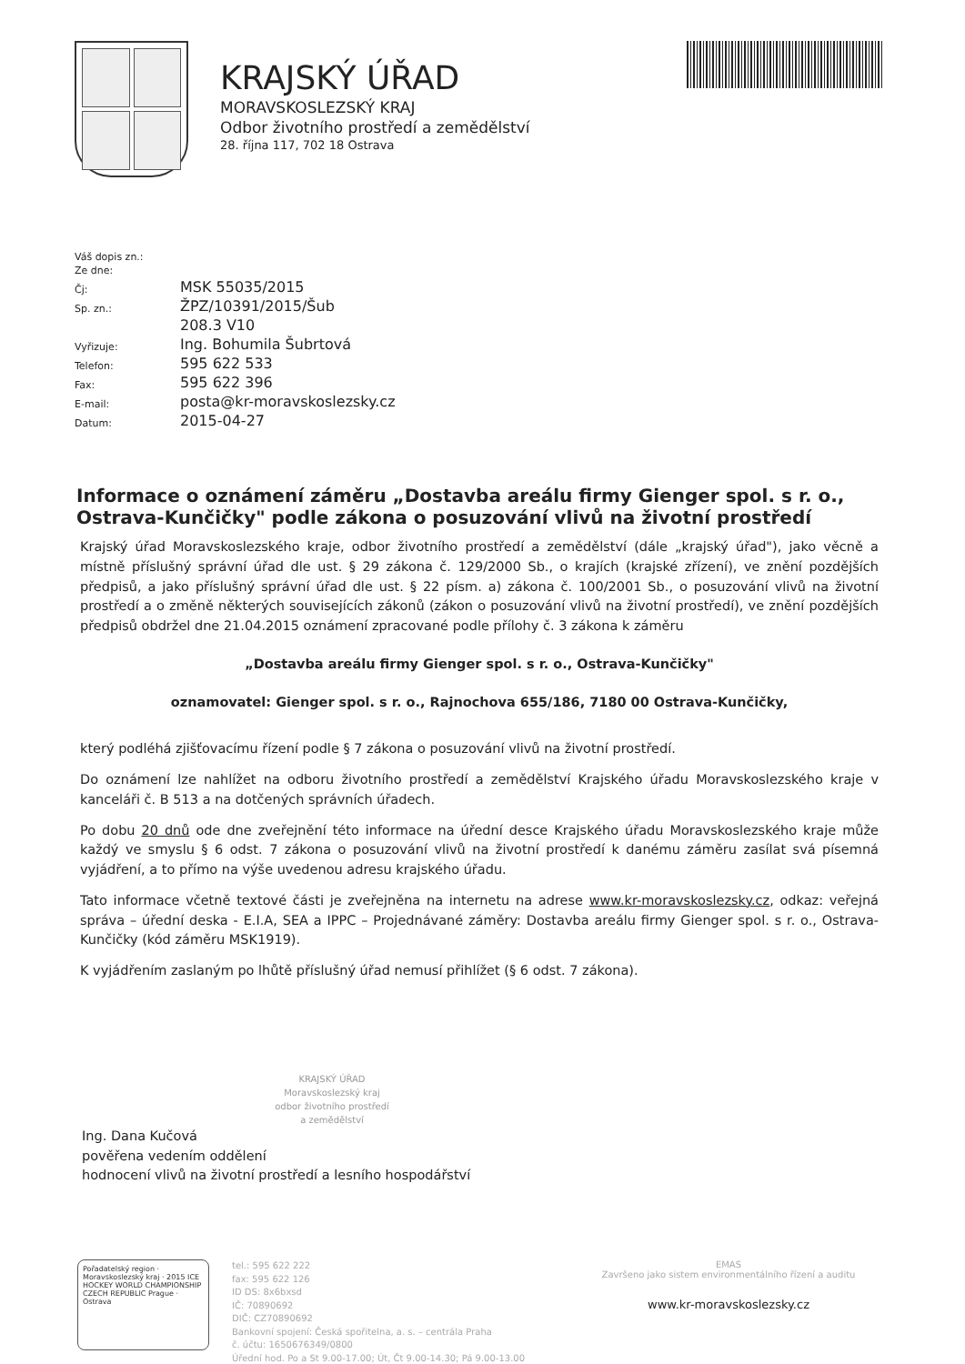KRAJSKÝ ÚŘAD
MORAVSKOSLEZSKÝ KRAJ
Odbor životního prostředí a zemědělství
28. října 117, 702 18 Ostrava
| Váš dopis zn.: | |
| Ze dne: | |
| Čj: | MSK 55035/2015 |
| Sp. zn.: | ŽPZ/10391/2015/Šub |
| | 208.3 V10 |
| Vyřizuje: | Ing. Bohumila Šubrtová |
| Telefon: | 595 622 533 |
| Fax: | 595 622 396 |
| E-mail: | posta@kr-moravskoslezsky.cz |
| Datum: | 2015-04-27 |
Informace o oznámení záměru „Dostavba areálu firmy Gienger spol. s r. o., Ostrava-Kunčičky" podle zákona o posuzování vlivů na životní prostředí
Krajský úřad Moravskoslezského kraje, odbor životního prostředí a zemědělství (dále „krajský úřad"), jako věcně a místně příslušný správní úřad dle ust. § 29 zákona č. 129/2000 Sb., o krajích (krajské zřízení), ve znění pozdějších předpisů, a jako příslušný správní úřad dle ust. § 22 písm. a) zákona č. 100/2001 Sb., o posuzování vlivů na životní prostředí a o změně některých souvisejících zákonů (zákon o posuzování vlivů na životní prostředí), ve znění pozdějších předpisů obdržel dne 21.04.2015 oznámení zpracované podle přílohy č. 3 zákona k záměru
„Dostavba areálu firmy Gienger spol. s r. o., Ostrava-Kunčičky"
oznamovatel: Gienger spol. s r. o., Rajnochova 655/186, 7180 00 Ostrava-Kunčičky,
který podléhá zjišťovacímu řízení podle § 7 zákona o posuzování vlivů na životní prostředí.
Do oznámení lze nahlížet na odboru životního prostředí a zemědělství Krajského úřadu Moravskoslezského kraje v kanceláři č. B 513 a na dotčených správních úřadech.
Po dobu 20 dnů ode dne zveřejnění této informace na úřední desce Krajského úřadu Moravskoslezského kraje může každý ve smyslu § 6 odst. 7 zákona o posuzování vlivů na životní prostředí k danému záměru zasílat svá písemná vyjádření, a to přímo na výše uvedenou adresu krajského úřadu.
Tato informace včetně textové části je zveřejněna na internetu na adrese www.kr-moravskoslezsky.cz, odkaz: veřejná správa – úřední deska - E.I.A, SEA a IPPC – Projednávané záměry: Dostavba areálu firmy Gienger spol. s r. o., Ostrava-Kunčičky (kód záměru MSK1919).
K vyjádřením zaslaným po lhůtě příslušný úřad nemusí přihlížet (§ 6 odst. 7 zákona).
KRAJSKÝ ÚŘAD
Moravskoslezský kraj
odbor životního prostředí
a zemědělství
Ing. Dana Kučová
pověřena vedením oddělení
hodnocení vlivů na životní prostředí a lesního hospodářství
Pořadatelský region · Moravskoslezský kraj · 2015 ICE HOCKEY WORLD CHAMPIONSHIP CZECH REPUBLIC Prague · Ostrava
tel.: 595 622 222
fax: 595 622 126
ID DS: 8x6bxsd
IČ: 70890692
DIČ: CZ70890692
Bankovní spojení: Česká spořitelna, a. s. – centrála Praha
č. účtu: 1650676349/0800
Úřední hod. Po a St 9.00-17.00; Út, Čt 9.00-14.30; Pá 9.00-13.00
EMAS
Završeno jako sistem environmentálního řízení a auditu
www.kr-moravskoslezsky.cz